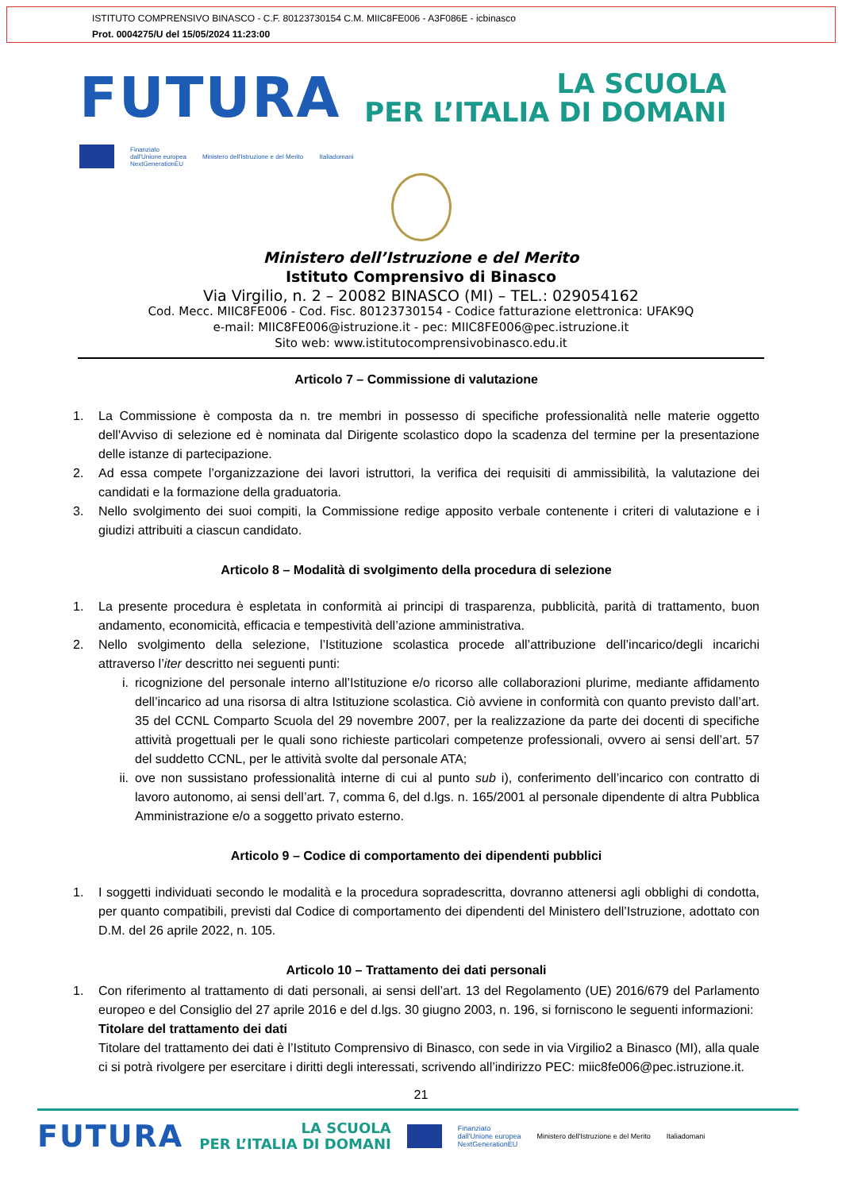ISTITUTO COMPRENSIVO BINASCO - C.F. 80123730154 C.M. MIIC8FE006 - A3F086E - icbinasco
Prot. 0004275/U del 15/05/2024 11:23:00
FUTURA
LA SCUOLA
PER L’ITALIA DI DOMANI
Finanziato
dall'Unione europea
NextGenerationEU
Ministero dell'Istruzione e del Merito
Italiadomani
Ministero dell’Istruzione e del Merito
Istituto Comprensivo di Binasco
Via Virgilio, n. 2 – 20082 BINASCO (MI) – TEL.: 029054162
Cod. Mecc. MIIC8FE006 - Cod. Fisc. 80123730154 - Codice fatturazione elettronica: UFAK9Q
e-mail: MIIC8FE006@istruzione.it - pec: MIIC8FE006@pec.istruzione.it
Sito web: www.istitutocomprensivobinasco.edu.it
Articolo 7 – Commissione di valutazione
1. La Commissione è composta da n. tre membri in possesso di specifiche professionalità nelle materie oggetto dell'Avviso di selezione ed è nominata dal Dirigente scolastico dopo la scadenza del termine per la presentazione delle istanze di partecipazione.
2. Ad essa compete l’organizzazione dei lavori istruttori, la verifica dei requisiti di ammissibilità, la valutazione dei candidati e la formazione della graduatoria.
3. Nello svolgimento dei suoi compiti, la Commissione redige apposito verbale contenente i criteri di valutazione e i giudizi attribuiti a ciascun candidato.
Articolo 8 – Modalità di svolgimento della procedura di selezione
1. La presente procedura è espletata in conformità ai principi di trasparenza, pubblicità, parità di trattamento, buon andamento, economicità, efficacia e tempestività dell’azione amministrativa.
2. Nello svolgimento della selezione, l’Istituzione scolastica procede all’attribuzione dell’incarico/degli incarichi attraverso l’iter descritto nei seguenti punti:
i. ricognizione del personale interno all’Istituzione e/o ricorso alle collaborazioni plurime, mediante affidamento dell’incarico ad una risorsa di altra Istituzione scolastica. Ciò avviene in conformità con quanto previsto dall’art. 35 del CCNL Comparto Scuola del 29 novembre 2007, per la realizzazione da parte dei docenti di specifiche attività progettuali per le quali sono richieste particolari competenze professionali, ovvero ai sensi dell’art. 57 del suddetto CCNL, per le attività svolte dal personale ATA;
ii. ove non sussistano professionalità interne di cui al punto sub i), conferimento dell’incarico con contratto di lavoro autonomo, ai sensi dell’art. 7, comma 6, del d.lgs. n. 165/2001 al personale dipendente di altra Pubblica Amministrazione e/o a soggetto privato esterno.
Articolo 9 – Codice di comportamento dei dipendenti pubblici
1. I soggetti individuati secondo le modalità e la procedura sopradescritta, dovranno attenersi agli obblighi di condotta, per quanto compatibili, previsti dal Codice di comportamento dei dipendenti del Ministero dell’Istruzione, adottato con D.M. del 26 aprile 2022, n. 105.
Articolo 10 – Trattamento dei dati personali
1. Con riferimento al trattamento di dati personali, ai sensi dell’art. 13 del Regolamento (UE) 2016/679 del Parlamento europeo e del Consiglio del 27 aprile 2016 e del d.lgs. 30 giugno 2003, n. 196, si forniscono le seguenti informazioni:
Titolare del trattamento dei dati
Titolare del trattamento dei dati è l’Istituto Comprensivo di Binasco, con sede in via Virgilio2 a Binasco (MI), alla quale ci si potrà rivolgere per esercitare i diritti degli interessati, scrivendo all’indirizzo PEC: miic8fe006@pec.istruzione.it.
21
FUTURA
LA SCUOLA
PER L’ITALIA DI DOMANI
Finanziato
dall'Unione europea
NextGenerationEU
Ministero dell'Istruzione e del Merito
Italiadomani